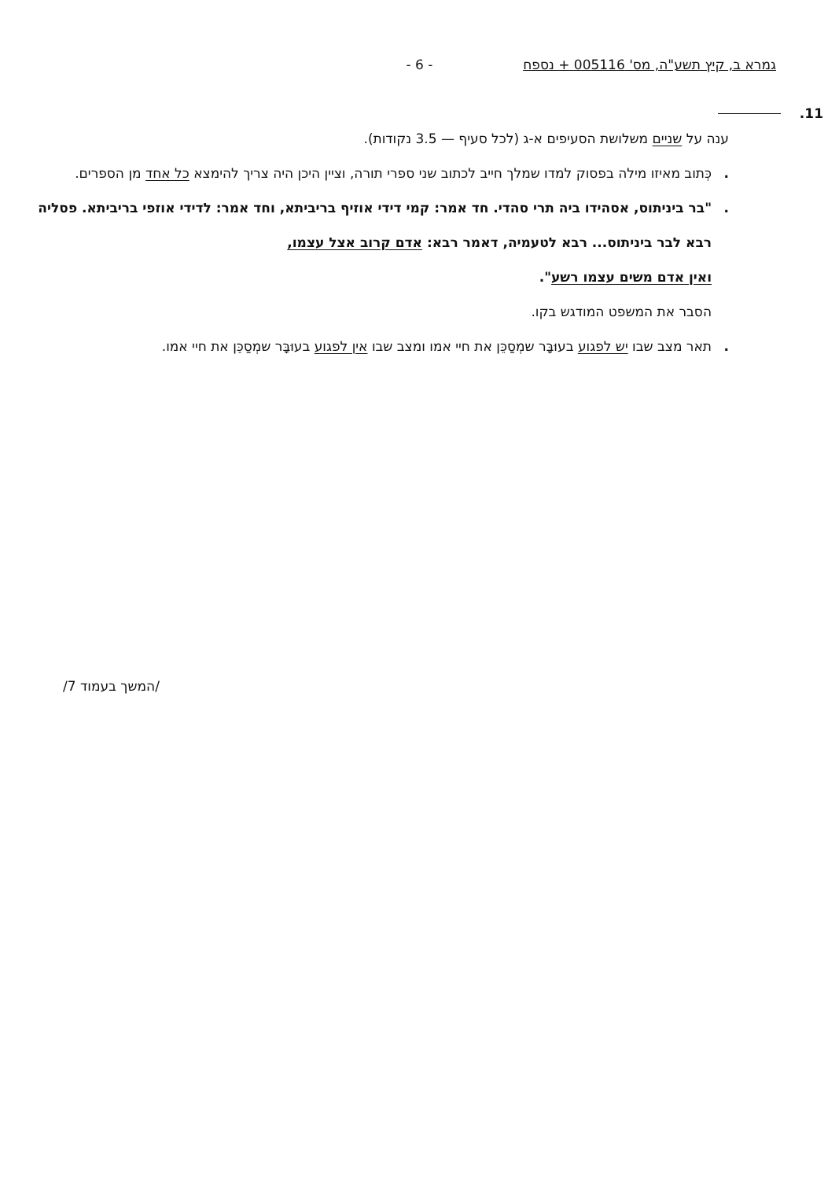גמרא ב, קיץ תשע"ה, מס' 005116 + נספח - 6 -
11.
ענה על שניים משלושת הסעיפים א-ג (לכל סעיף — 3.5 נקודות).
. כְּתוב מאיזו מילה בפסוק למדו שמלך חייב לכתוב שני ספרי תורה, וציין היכן היה צריך להימצא כל אחד מן הספרים.
. "בר ביניתוס, אסהידו ביה תרי סהדי. חד אמר: קמי דידי אוזיף בריביתא, וחד אמר: לדידי אוזפי בריביתא. פסליה רבא לבר ביניתוס... רבא לטעמיה, דאמר רבא: אדם קרוב אצל עצמו,
ואין אדם משים עצמו רשע".
הסבר את המשפט המודגש בקו.
. תאר מצב שבו יש לפגוע בעוּבָּר שמְסַכֵּן את חיי אמו ומצב שבו אין לפגוע בעוּבָּר שמְסַכֵּן את חיי אמו.
/המשך בעמוד 7/